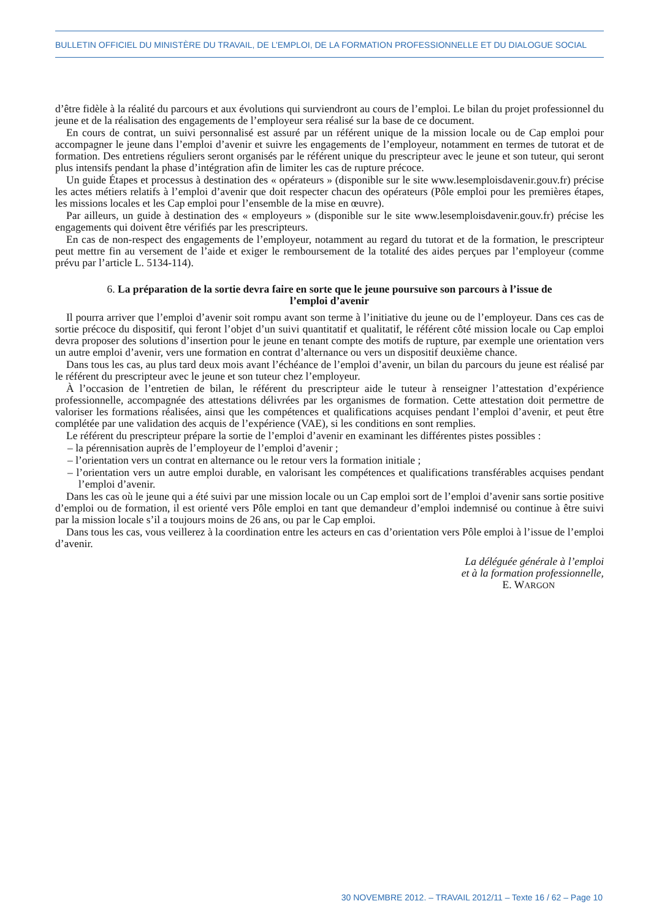BULLETIN OFFICIEL DU MINISTÈRE DU TRAVAIL, DE L’EMPLOI, DE LA FORMATION PROFESSIONNELLE ET DU DIALOGUE SOCIAL
d’être fidèle à la réalité du parcours et aux évolutions qui surviendront au cours de l’emploi. Le bilan du projet professionnel du jeune et de la réalisation des engagements de l’employeur sera réalisé sur la base de ce document.
En cours de contrat, un suivi personnalisé est assuré par un référent unique de la mission locale ou de Cap emploi pour accompagner le jeune dans l’emploi d’avenir et suivre les engagements de l’employeur, notamment en termes de tutorat et de formation. Des entretiens réguliers seront organisés par le référent unique du prescripteur avec le jeune et son tuteur, qui seront plus intensifs pendant la phase d’intégration afin de limiter les cas de rupture précoce.
Un guide Étapes et processus à destination des « opérateurs » (disponible sur le site www.lesemploisdavenir.gouv.fr) précise les actes métiers relatifs à l’emploi d’avenir que doit respecter chacun des opérateurs (Pôle emploi pour les premières étapes, les missions locales et les Cap emploi pour l’ensemble de la mise en œuvre).
Par ailleurs, un guide à destination des « employeurs » (disponible sur le site www.lesemploisdavenir.gouv.fr) précise les engagements qui doivent être vérifiés par les prescripteurs.
En cas de non-respect des engagements de l’employeur, notamment au regard du tutorat et de la formation, le prescripteur peut mettre fin au versement de l’aide et exiger le remboursement de la totalité des aides perçues par l’employeur (comme prévu par l’article L. 5134-114).
6. La préparation de la sortie devra faire en sorte que le jeune poursuive son parcours à l’issue de l’emploi d’avenir
Il pourra arriver que l’emploi d’avenir soit rompu avant son terme à l’initiative du jeune ou de l’employeur. Dans ces cas de sortie précoce du dispositif, qui feront l’objet d’un suivi quantitatif et qualitatif, le référent côté mission locale ou Cap emploi devra proposer des solutions d’insertion pour le jeune en tenant compte des motifs de rupture, par exemple une orientation vers un autre emploi d’avenir, vers une formation en contrat d’alternance ou vers un dispositif deuxième chance.
Dans tous les cas, au plus tard deux mois avant l’échéance de l’emploi d’avenir, un bilan du parcours du jeune est réalisé par le référent du prescripteur avec le jeune et son tuteur chez l’employeur.
À l’occasion de l’entretien de bilan, le référent du prescripteur aide le tuteur à renseigner l’attestation d’expérience professionnelle, accompagnée des attestations délivrées par les organismes de formation. Cette attestation doit permettre de valoriser les formations réalisées, ainsi que les compétences et qualifications acquises pendant l’emploi d’avenir, et peut être complétée par une validation des acquis de l’expérience (VAE), si les conditions en sont remplies.
Le référent du prescripteur prépare la sortie de l’emploi d’avenir en examinant les différentes pistes possibles :
– la pérennisation auprès de l’employeur de l’emploi d’avenir ;
– l’orientation vers un contrat en alternance ou le retour vers la formation initiale ;
– l’orientation vers un autre emploi durable, en valorisant les compétences et qualifications transférables acquises pendant l’emploi d’avenir.
Dans les cas où le jeune qui a été suivi par une mission locale ou un Cap emploi sort de l’emploi d’avenir sans sortie positive d’emploi ou de formation, il est orienté vers Pôle emploi en tant que demandeur d’emploi indemnisé ou continue à être suivi par la mission locale s’il a toujours moins de 26 ans, ou par le Cap emploi.
Dans tous les cas, vous veillerez à la coordination entre les acteurs en cas d’orientation vers Pôle emploi à l’issue de l’emploi d’avenir.
La déléguée générale à l’emploi
et à la formation professionnelle,
E. WARGON
30 NOVEMBRE 2012. – TRAVAIL 2012/11 – Texte 16 / 62 – Page 10